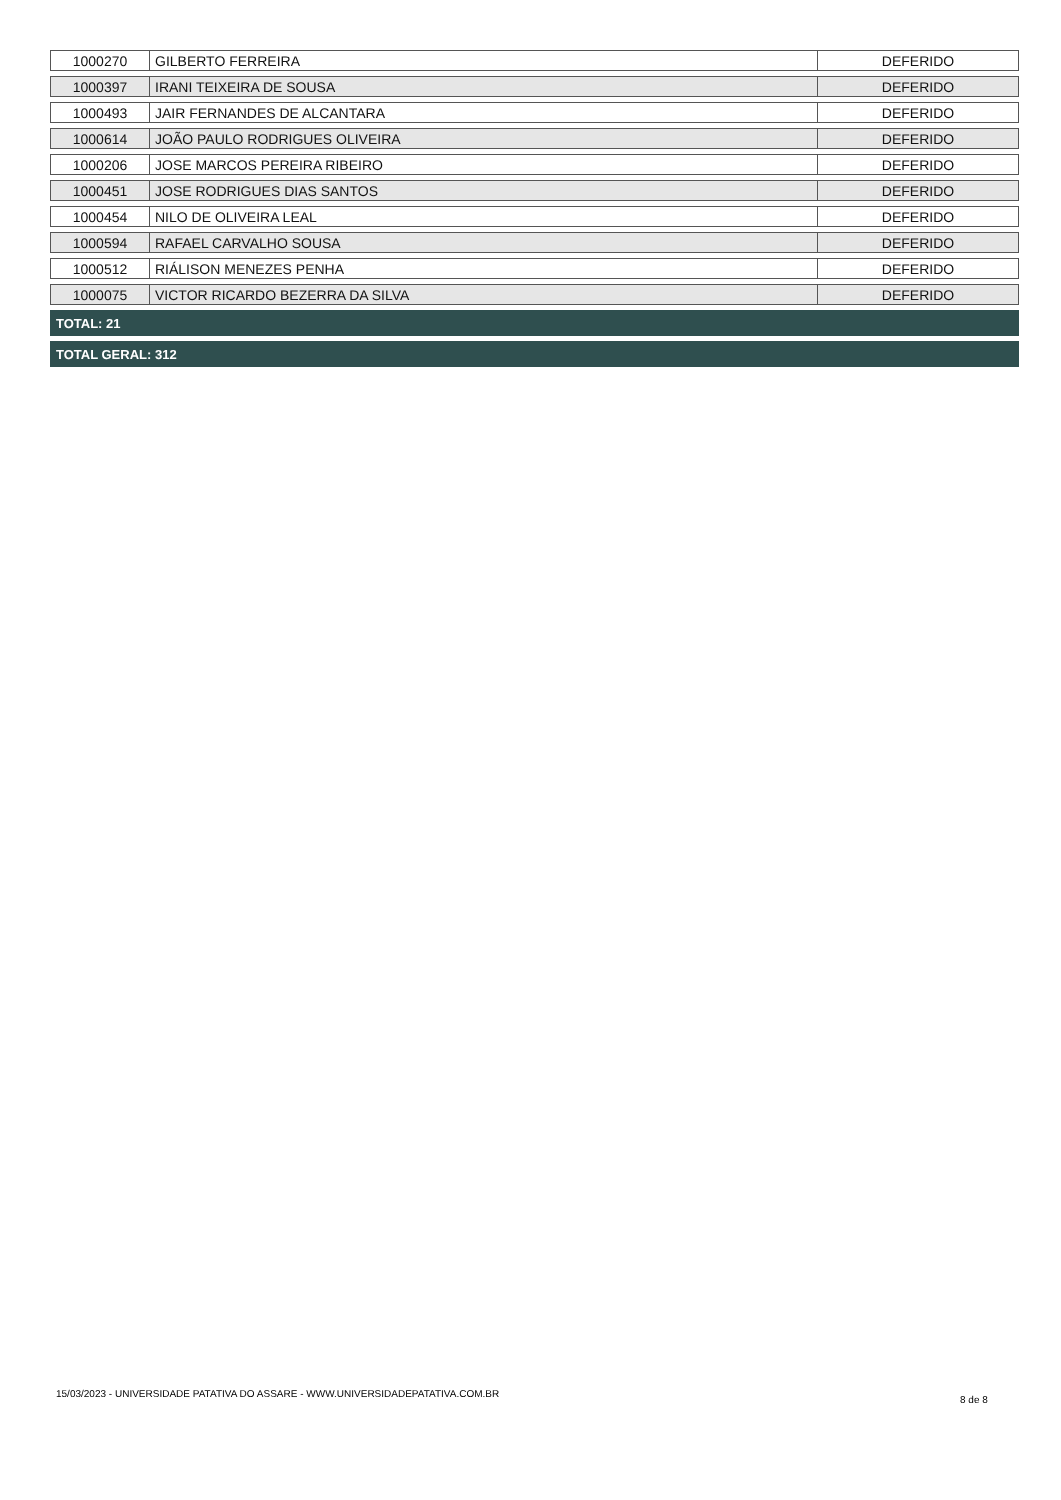| 1000270 | GILBERTO FERREIRA | DEFERIDO |
| 1000397 | IRANI TEIXEIRA DE SOUSA | DEFERIDO |
| 1000493 | JAIR FERNANDES DE ALCANTARA | DEFERIDO |
| 1000614 | JOÃO PAULO RODRIGUES OLIVEIRA | DEFERIDO |
| 1000206 | JOSE MARCOS PEREIRA RIBEIRO | DEFERIDO |
| 1000451 | JOSE RODRIGUES DIAS SANTOS | DEFERIDO |
| 1000454 | NILO DE OLIVEIRA LEAL | DEFERIDO |
| 1000594 | RAFAEL CARVALHO SOUSA | DEFERIDO |
| 1000512 | RIÁLISON MENEZES PENHA | DEFERIDO |
| 1000075 | VICTOR RICARDO BEZERRA DA SILVA | DEFERIDO |
TOTAL: 21
TOTAL GERAL: 312
15/03/2023 - UNIVERSIDADE PATATIVA DO ASSARE - WWW.UNIVERSIDADEPATATIVA.COM.BR
8 de 8